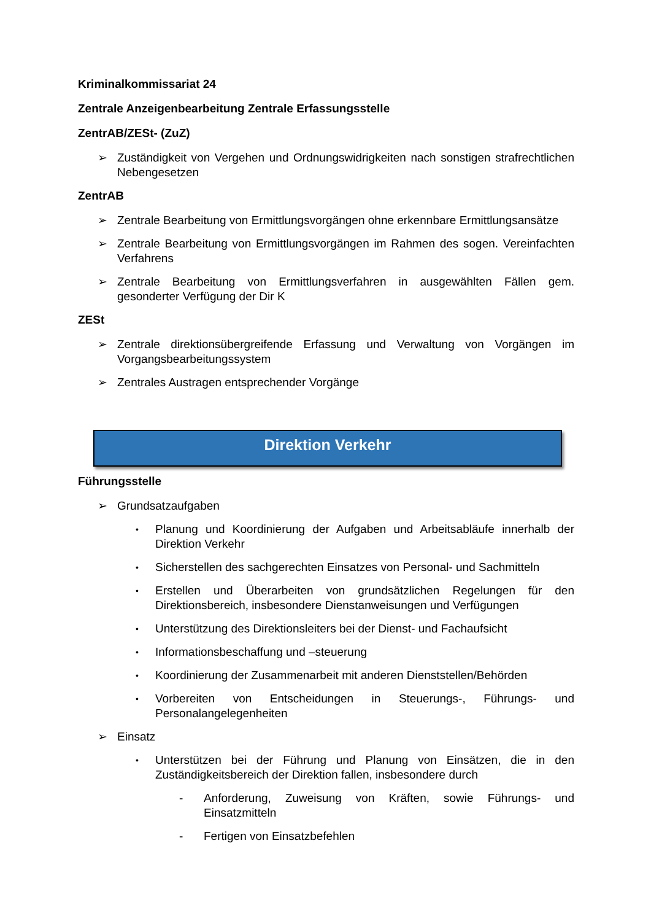Kriminalkommissariat 24
Zentrale Anzeigenbearbeitung Zentrale Erfassungsstelle
ZentrAB/ZESt- (ZuZ)
➢ Zuständigkeit von Vergehen und Ordnungswidrigkeiten nach sonstigen strafrechtlichen Nebengesetzen
ZentrAB
➢ Zentrale Bearbeitung von Ermittlungsvorgängen ohne erkennbare Ermittlungsansätze
➢ Zentrale Bearbeitung von Ermittlungsvorgängen im Rahmen des sogen. Vereinfachten Verfahrens
➢ Zentrale Bearbeitung von Ermittlungsverfahren in ausgewählten Fällen gem. gesonderter Verfügung der Dir K
ZESt
➢ Zentrale direktionsübergreifende Erfassung und Verwaltung von Vorgängen im Vorgangsbearbeitungssystem
➢ Zentrales Austragen entsprechender Vorgänge
Direktion Verkehr
Führungsstelle
➢ Grundsatzaufgaben
• Planung und Koordinierung der Aufgaben und Arbeitsabläufe innerhalb der Direktion Verkehr
• Sicherstellen des sachgerechten Einsatzes von Personal- und Sachmitteln
• Erstellen und Überarbeiten von grundsätzlichen Regelungen für den Direktionsbereich, insbesondere Dienstanweisungen und Verfügungen
• Unterstützung des Direktionsleiters bei der Dienst- und Fachaufsicht
• Informationsbeschaffung und –steuerung
• Koordinierung der Zusammenarbeit mit anderen Dienststellen/Behörden
• Vorbereiten von Entscheidungen in Steuerungs-, Führungs- und Personalangelegenheiten
➢ Einsatz
• Unterstützen bei der Führung und Planung von Einsätzen, die in den Zuständigkeitsbereich der Direktion fallen, insbesondere durch
- Anforderung, Zuweisung von Kräften, sowie Führungs- und Einsatzmitteln
- Fertigen von Einsatzbefehlen